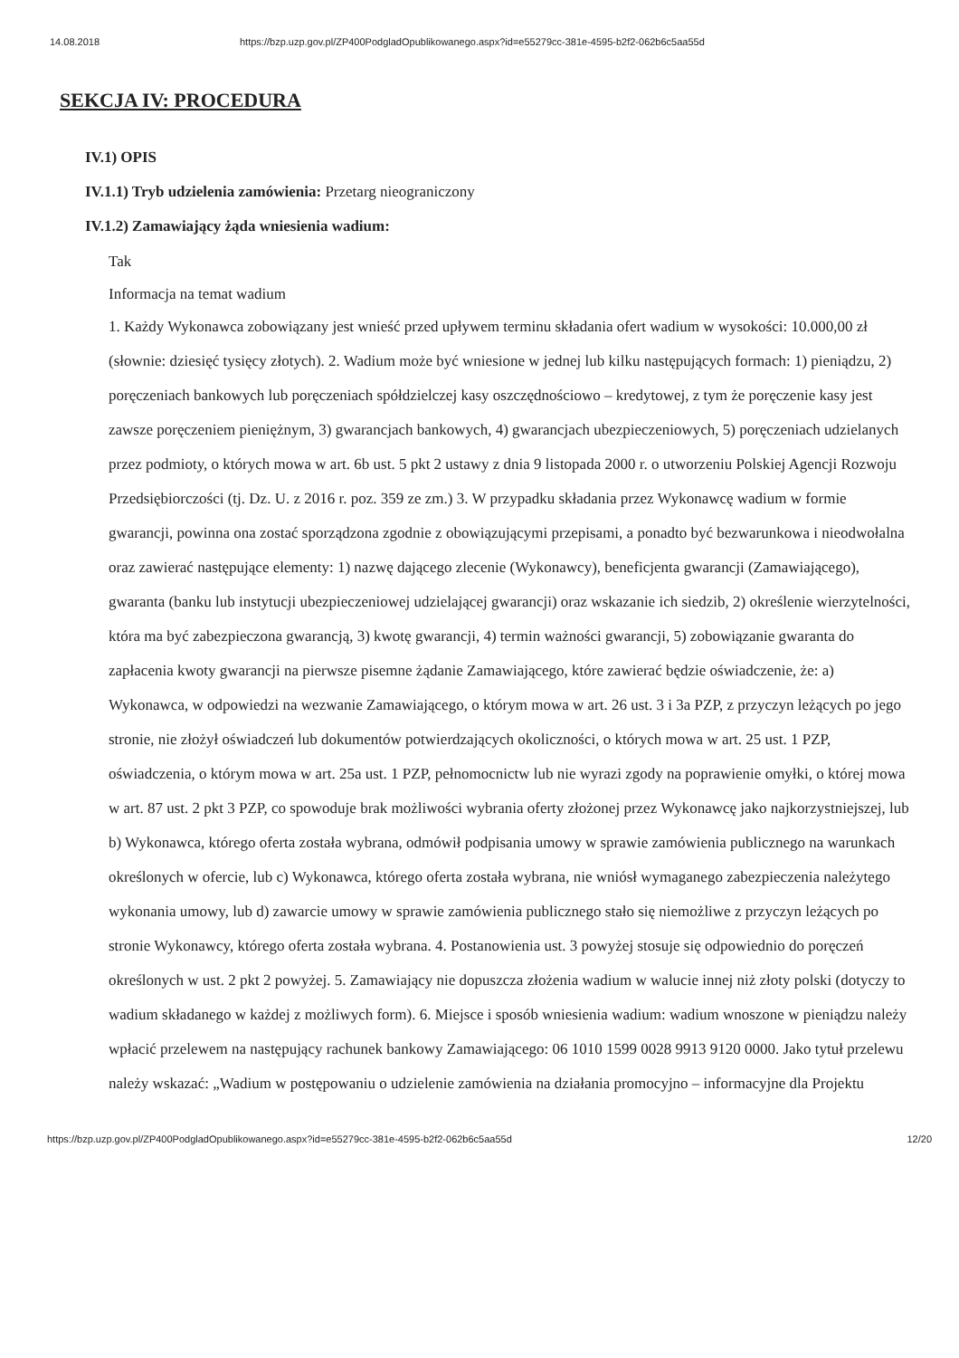14.08.2018 https://bzp.uzp.gov.pl/ZP400PodgladOpublikowanego.aspx?id=e55279cc-381e-4595-b2f2-062b6c5aa55d
SEKCJA IV: PROCEDURA
IV.1) OPIS
IV.1.1) Tryb udzielenia zamówienia: Przetarg nieograniczony
IV.1.2) Zamawiający żąda wniesienia wadium:
Tak
Informacja na temat wadium
1. Każdy Wykonawca zobowiązany jest wnieść przed upływem terminu składania ofert wadium w wysokości: 10.000,00 zł (słownie: dziesięć tysięcy złotych). 2. Wadium może być wniesione w jednej lub kilku następujących formach: 1) pieniądzu, 2) poręczeniach bankowych lub poręczeniach spółdzielczej kasy oszczędnościowo – kredytowej, z tym że poręczenie kasy jest zawsze poręczeniem pieniężnym, 3) gwarancjach bankowych, 4) gwarancjach ubezpieczeniowych, 5) poręczeniach udzielanych przez podmioty, o których mowa w art. 6b ust. 5 pkt 2 ustawy z dnia 9 listopada 2000 r. o utworzeniu Polskiej Agencji Rozwoju Przedsiębiorczości (tj. Dz. U. z 2016 r. poz. 359 ze zm.) 3. W przypadku składania przez Wykonawcę wadium w formie gwarancji, powinna ona zostać sporządzona zgodnie z obowiązującymi przepisami, a ponadto być bezwarunkowa i nieodwołalna oraz zawierać następujące elementy: 1) nazwę dającego zlecenie (Wykonawcy), beneficjenta gwarancji (Zamawiającego), gwaranta (banku lub instytucji ubezpieczeniowej udzielającej gwarancji) oraz wskazanie ich siedzib, 2) określenie wierzytelności, która ma być zabezpieczona gwarancją, 3) kwotę gwarancji, 4) termin ważności gwarancji, 5) zobowiązanie gwaranta do zapłacenia kwoty gwarancji na pierwsze pisemne żądanie Zamawiającego, które zawierać będzie oświadczenie, że: a) Wykonawca, w odpowiedzi na wezwanie Zamawiającego, o którym mowa w art. 26 ust. 3 i 3a PZP, z przyczyn leżących po jego stronie, nie złożył oświadczeń lub dokumentów potwierdzających okoliczności, o których mowa w art. 25 ust. 1 PZP, oświadczenia, o którym mowa w art. 25a ust. 1 PZP, pełnomocnictw lub nie wyrazi zgody na poprawienie omyłki, o której mowa w art. 87 ust. 2 pkt 3 PZP, co spowoduje brak możliwości wybrania oferty złożonej przez Wykonawcę jako najkorzystniejszej, lub b) Wykonawca, którego oferta została wybrana, odmówił podpisania umowy w sprawie zamówienia publicznego na warunkach określonych w ofercie, lub c) Wykonawca, którego oferta została wybrana, nie wniósł wymaganego zabezpieczenia należytego wykonania umowy, lub d) zawarcie umowy w sprawie zamówienia publicznego stało się niemożliwe z przyczyn leżących po stronie Wykonawcy, którego oferta została wybrana. 4. Postanowienia ust. 3 powyżej stosuje się odpowiednio do poręczeń określonych w ust. 2 pkt 2 powyżej. 5. Zamawiający nie dopuszcza złożenia wadium w walucie innej niż złoty polski (dotyczy to wadium składanego w każdej z możliwych form). 6. Miejsce i sposób wniesienia wadium: wadium wnoszone w pieniądzu należy wpłacić przelewem na następujący rachunek bankowy Zamawiającego: 06 1010 1599 0028 9913 9120 0000. Jako tytuł przelewu należy wskazać: „Wadium w postępowaniu o udzielenie zamówienia na działania promocyjno – informacyjne dla Projektu
https://bzp.uzp.gov.pl/ZP400PodgladOpublikowanego.aspx?id=e55279cc-381e-4595-b2f2-062b6c5aa55d 12/20